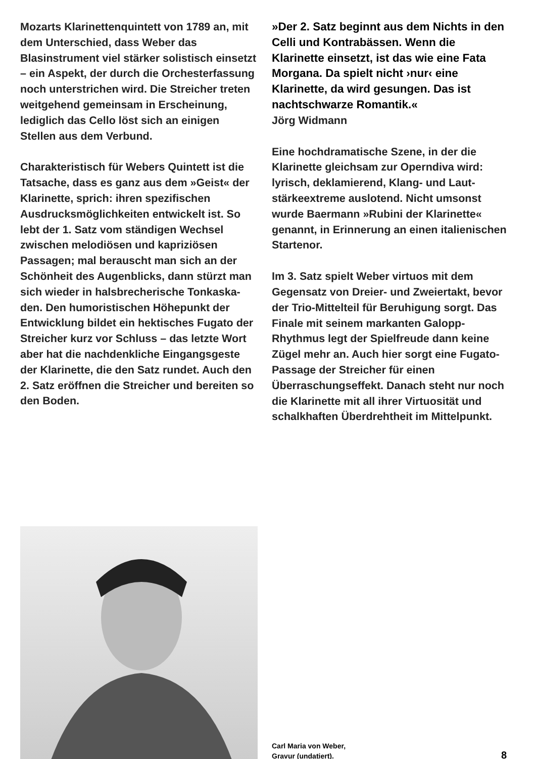Mozarts Klarinettenquintett von 1789 an, mit dem Unterschied, dass Weber das Blasinstrument viel stärker solistisch einsetzt – ein Aspekt, der durch die Orchesterfassung noch unterstrichen wird. Die Streicher treten weitgehend gemeinsam in Erscheinung, lediglich das Cello löst sich an einigen Stellen aus dem Verbund.
Charakteristisch für Webers Quintett ist die Tatsache, dass es ganz aus dem »Geist« der Klarinette, sprich: ihren spezifischen Ausdrucksmöglichkeiten entwickelt ist. So lebt der 1. Satz vom ständigen Wechsel zwischen melodiösen und kapriziösen Passagen; mal berauscht man sich an der Schönheit des Augenblicks, dann stürzt man sich wieder in halsbrecherische Tonkaska­den. Den humoristischen Höhepunkt der Entwicklung bildet ein hektisches Fugato der Streicher kurz vor Schluss – das letzte Wort aber hat die nachdenkliche Eingangsgeste der Klarinette, die den Satz rundet. Auch den 2. Satz eröffnen die Streicher und bereiten so den Boden.
»Der 2. Satz beginnt aus dem Nichts in den Celli und Kontrabässen. Wenn die Klarinette einsetzt, ist das wie eine Fata Morgana. Da spielt nicht ›nur‹ eine Klarinette, da wird gesungen. Das ist nachtschwarze Romantik.«
Jörg Widmann
Eine hochdramatische Szene, in der die Klarinette gleichsam zur Operndiva wird: lyrisch, deklamierend, Klang- und Laut­stärkeextreme auslotend. Nicht umsonst wurde Baermann »Rubini der Klarinette« genannt, in Erinnerung an einen italieni­schen Startenor.
Im 3. Satz spielt Weber virtuos mit dem Gegensatz von Dreier- und Zweiertakt, bevor der Trio-Mittelteil für Beruhigung sorgt. Das Finale mit seinem markanten Galopp-Rhythmus legt der Spielfreude dann keine Zügel mehr an. Auch hier sorgt eine Fugato-Passage der Streicher für einen Überraschungseffekt. Danach steht nur noch die Klarinette mit all ihrer Virtuosität und schalkhaften Überdreht­heit im Mittelpunkt.
Carl Maria von Weber,
Gravur (undatiert).
8